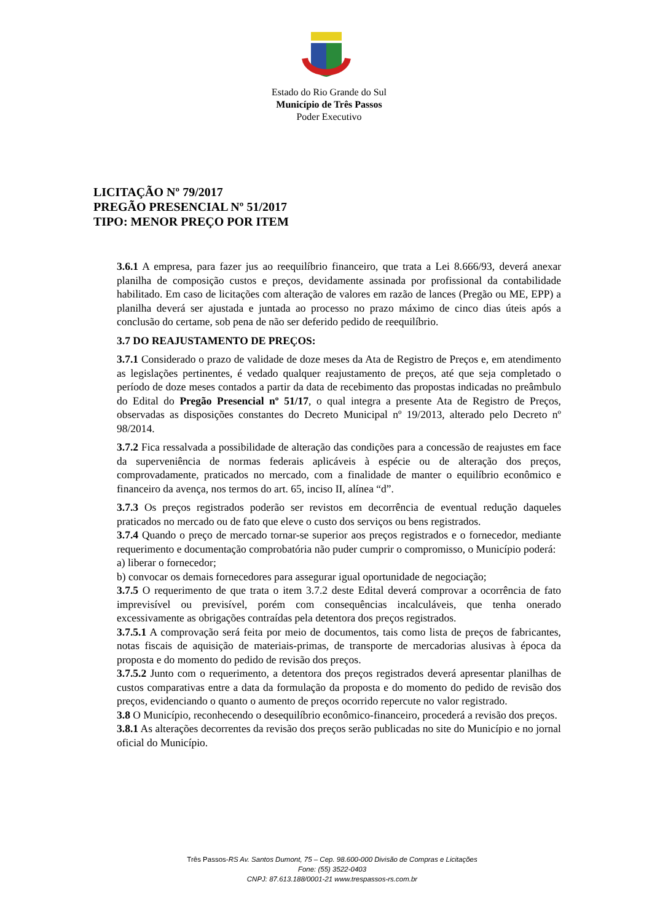Estado do Rio Grande do Sul
Município de Três Passos
Poder Executivo
LICITAÇÃO Nº 79/2017
PREGÃO PRESENCIAL Nº 51/2017
TIPO: MENOR PREÇO POR ITEM
3.6.1 A empresa, para fazer jus ao reequilíbrio financeiro, que trata a Lei 8.666/93, deverá anexar planilha de composição custos e preços, devidamente assinada por profissional da contabilidade habilitado. Em caso de licitações com alteração de valores em razão de lances (Pregão ou ME, EPP) a planilha deverá ser ajustada e juntada ao processo no prazo máximo de cinco dias úteis após a conclusão do certame, sob pena de não ser deferido pedido de reequilíbrio.
3.7 DO REAJUSTAMENTO DE PREÇOS:
3.7.1 Considerado o prazo de validade de doze meses da Ata de Registro de Preços e, em atendimento as legislações pertinentes, é vedado qualquer reajustamento de preços, até que seja completado o período de doze meses contados a partir da data de recebimento das propostas indicadas no preâmbulo do Edital do Pregão Presencial nº 51/17, o qual integra a presente Ata de Registro de Preços, observadas as disposições constantes do Decreto Municipal nº 19/2013, alterado pelo Decreto nº 98/2014.
3.7.2 Fica ressalvada a possibilidade de alteração das condições para a concessão de reajustes em face da superveniência de normas federais aplicáveis à espécie ou de alteração dos preços, comprovadamente, praticados no mercado, com a finalidade de manter o equilíbrio econômico e financeiro da avença, nos termos do art. 65, inciso II, alínea “d”.
3.7.3 Os preços registrados poderão ser revistos em decorrência de eventual redução daqueles praticados no mercado ou de fato que eleve o custo dos serviços ou bens registrados.
3.7.4 Quando o preço de mercado tornar-se superior aos preços registrados e o fornecedor, mediante requerimento e documentação comprobatória não puder cumprir o compromisso, o Município poderá:
a) liberar o fornecedor;
b) convocar os demais fornecedores para assegurar igual oportunidade de negociação;
3.7.5 O requerimento de que trata o item 3.7.2 deste Edital deverá comprovar a ocorrência de fato imprevisível ou previsível, porém com consequências incalculáveis, que tenha onerado excessivamente as obrigações contraídas pela detentora dos preços registrados.
3.7.5.1 A comprovação será feita por meio de documentos, tais como lista de preços de fabricantes, notas fiscais de aquisição de materiais-primas, de transporte de mercadorias alusivas à época da proposta e do momento do pedido de revisão dos preços.
3.7.5.2 Junto com o requerimento, a detentora dos preços registrados deverá apresentar planilhas de custos comparativas entre a data da formulação da proposta e do momento do pedido de revisão dos preços, evidenciando o quanto o aumento de preços ocorrido repercute no valor registrado.
3.8 O Município, reconhecendo o desequilíbrio econômico-financeiro, procederá a revisão dos preços.
3.8.1 As alterações decorrentes da revisão dos preços serão publicadas no site do Município e no jornal oficial do Município.
Três Passos-RS Av. Santos Dumont, 75 – Cep. 98.600-000 Divisão de Compras e Licitações
Fone: (55) 3522-0403
CNPJ: 87.613.188/0001-21 www.trespassos-rs.com.br